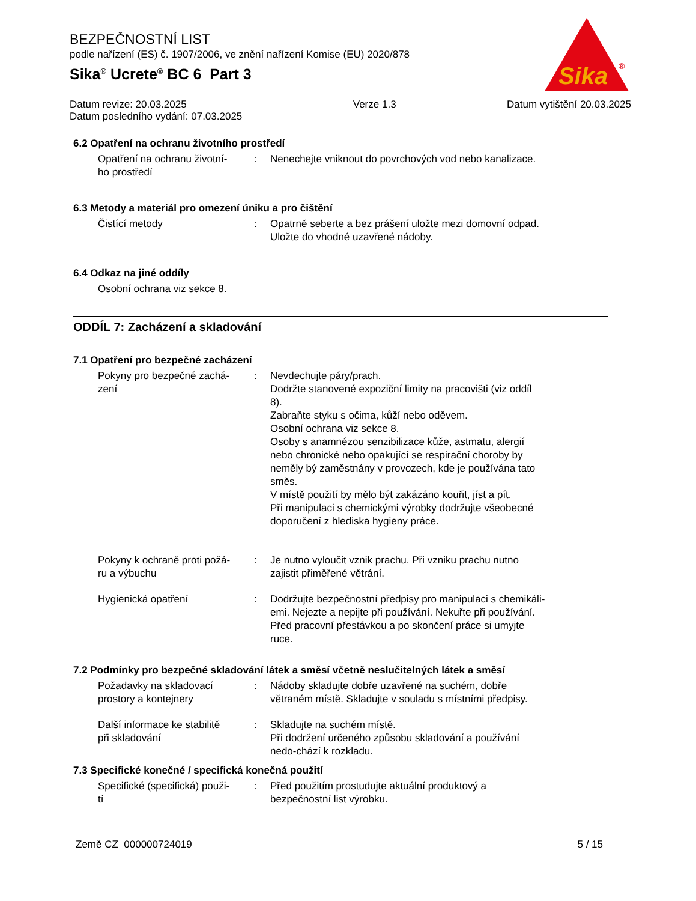BEZPEČNOSTNÍ LIST
podle nařízení (ES) č. 1907/2006, ve znění nařízení Komise (EU) 2020/878
Sika<sup>®</sup> Ucrete<sup>®</sup> BC 6 Part 3
Sika
®
Datum revize: 20.03.2025
Datum posledního vydání: 07.03.2025
Verze 1.3 Datum vytištění 20.03.2025
6.2 Opatření na ochranu životního prostředí
Opatření na ochranu životní-
ho prostředí
: Nenechejte vniknout do povrchových vod nebo kanalizace.
6.3 Metody a materiál pro omezení úniku a pro čištění
Čistící metody : Opatrně seberte a bez prášení uložte mezi domovní odpad.
Uložte do vhodné uzavřené nádoby.
6.4 Odkaz na jiné oddíly
Osobní ochrana viz sekce 8.
ODDÍL 7: Zacházení a skladování
7.1 Opatření pro bezpečné zacházení
Pokyny pro bezpečné zachá-
zení
: Nevdechujte páry/prach.
Dodržte stanovené expoziční limity na pracovišti (viz oddíl 8).
Zabraňte styku s očima, kůží nebo oděvem.
Osobní ochrana viz sekce 8.
Osoby s anamnézou senzibilizace kůže, astmatu, alergií nebo chronické nebo opakující se respirační choroby by neměly bý zaměstnány v provozech, kde je používána tato směs.
V místě použití by mělo být zakázáno kouřit, jíst a pít.
Při manipulaci s chemickými výrobky dodržujte všeobecné doporučení z hlediska hygieny práce.
Pokyny k ochraně proti požá-
ru a výbuchu
: Je nutno vyloučit vznik prachu. Při vzniku prachu nutno zajistit přiměřené větrání.
Hygienická opatření : Dodržujte bezpečnostní předpisy pro manipulaci s chemikáli-emi. Nejezte a nepijte při používání. Nekuřte při používání. Před pracovní přestávkou a po skončení práce si umyjte ruce.
7.2 Podmínky pro bezpečné skladování látek a směsí včetně neslučitelných látek a směsí
Požadavky na skladovací
prostory a kontejnery
: Nádoby skladujte dobře uzavřené na suchém, dobře větraném místě. Skladujte v souladu s místními předpisy.
Další informace ke stabilitě
při skladování
: Skladujte na suchém místě.
Při dodržení určeného způsobu skladování a používání nedo-chází k rozkladu.
7.3 Specifické konečné / specifická konečná použití
Specifické (specifická) použi-
tí
: Před použitím prostudujte aktuální produktový a bezpečnostní list výrobku.
Země CZ 000000724019 5 / 15